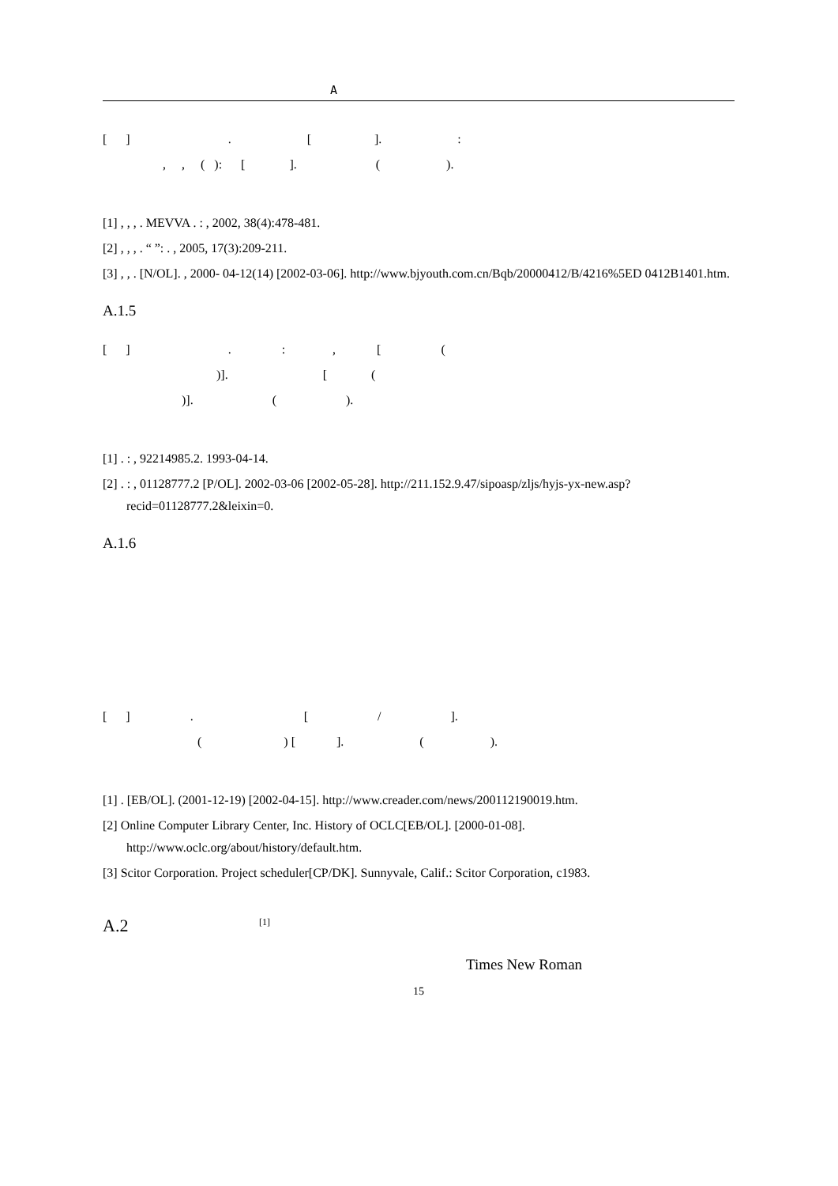A
[ ] . [ ]. :
, , ( ): [ ]. ( ).
[1] , , , . MEVVA . : , 2002, 38(4):478-481.
[2] , , , . “ ”: . , 2005, 17(3):209-211.
[3] , , . [N/OL]. , 2000- 04-12(14) [2002-03-06]. http://www.bjyouth.com.cn/Bqb/20000412/B/4216%5ED 0412B1401.htm.
A.1.5
[ ] . : , [ (
)]. [ (
)]. ( ).
[1] . : , 92214985.2. 1993-04-14.
[2] . : , 01128777.2 [P/OL]. 2002-03-06 [2002-05-28]. http://211.152.9.47/sipoasp/zljs/hyjs-yx-new.asp? recid=01128777.2&leixin=0.
A.1.6
[ ] . [ / ].
( ) [ ]. ( ).
[1] . [EB/OL]. (2001-12-19) [2002-04-15]. http://www.creader.com/news/200112190019.htm.
[2] Online Computer Library Center, Inc. History of OCLC[EB/OL]. [2000-01-08]. http://www.oclc.org/about/history/default.htm.
[3] Scitor Corporation. Project scheduler[CP/DK]. Sunnyvale, Calif.: Scitor Corporation, c1983.
A.2 [1]
Times New Roman
15